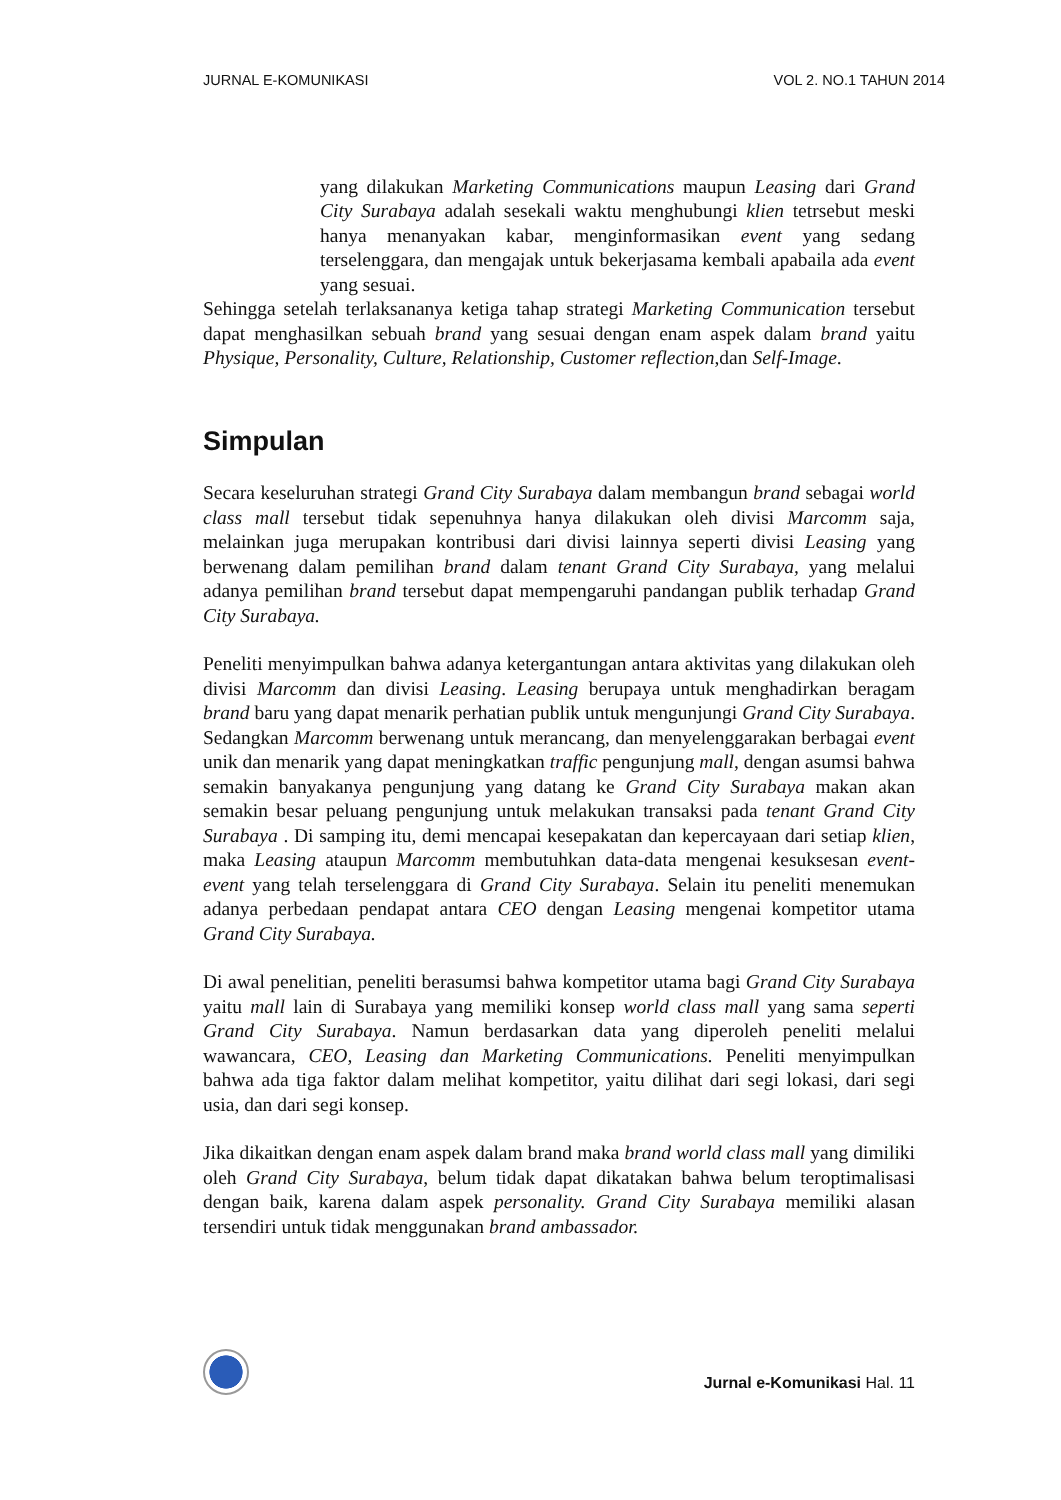JURNAL E-KOMUNIKASI VOL 2. NO.1 TAHUN 2014
yang dilakukan Marketing Communications maupun Leasing dari Grand City Surabaya adalah sesekali waktu menghubungi klien tetrsebut meski hanya menanyakan kabar, menginformasikan event yang sedang terselenggara, dan mengajak untuk bekerjasama kembali apabaila ada event yang sesuai.
Sehingga setelah terlaksananya ketiga tahap strategi Marketing Communication tersebut dapat menghasilkan sebuah brand yang sesuai dengan enam aspek dalam brand yaitu Physique, Personality, Culture, Relationship, Customer reflection,dan Self-Image.
Simpulan
Secara keseluruhan strategi Grand City Surabaya dalam membangun brand sebagai world class mall tersebut tidak sepenuhnya hanya dilakukan oleh divisi Marcomm saja, melainkan juga merupakan kontribusi dari divisi lainnya seperti divisi Leasing yang berwenang dalam pemilihan brand dalam tenant Grand City Surabaya, yang melalui adanya pemilihan brand tersebut dapat mempengaruhi pandangan publik terhadap Grand City Surabaya.
Peneliti menyimpulkan bahwa adanya ketergantungan antara aktivitas yang dilakukan oleh divisi Marcomm dan divisi Leasing. Leasing berupaya untuk menghadirkan beragam brand baru yang dapat menarik perhatian publik untuk mengunjungi Grand City Surabaya. Sedangkan Marcomm berwenang untuk merancang, dan menyelenggarakan berbagai event unik dan menarik yang dapat meningkatkan traffic pengunjung mall, dengan asumsi bahwa semakin banyakanya pengunjung yang datang ke Grand City Surabaya makan akan semakin besar peluang pengunjung untuk melakukan transaksi pada tenant Grand City Surabaya . Di samping itu, demi mencapai kesepakatan dan kepercayaan dari setiap klien, maka Leasing ataupun Marcomm membutuhkan data-data mengenai kesuksesan event-event yang telah terselenggara di Grand City Surabaya. Selain itu peneliti menemukan adanya perbedaan pendapat antara CEO dengan Leasing mengenai kompetitor utama Grand City Surabaya.
Di awal penelitian, peneliti berasumsi bahwa kompetitor utama bagi Grand City Surabaya yaitu mall lain di Surabaya yang memiliki konsep world class mall yang sama seperti Grand City Surabaya. Namun berdasarkan data yang diperoleh peneliti melalui wawancara, CEO, Leasing dan Marketing Communications. Peneliti menyimpulkan bahwa ada tiga faktor dalam melihat kompetitor, yaitu dilihat dari segi lokasi, dari segi usia, dan dari segi konsep.
Jika dikaitkan dengan enam aspek dalam brand maka brand world class mall yang dimiliki oleh Grand City Surabaya, belum tidak dapat dikatakan bahwa belum teroptimalisasi dengan baik, karena dalam aspek personality. Grand City Surabaya memiliki alasan tersendiri untuk tidak menggunakan brand ambassador.
Jurnal e-Komunikasi Hal. 11